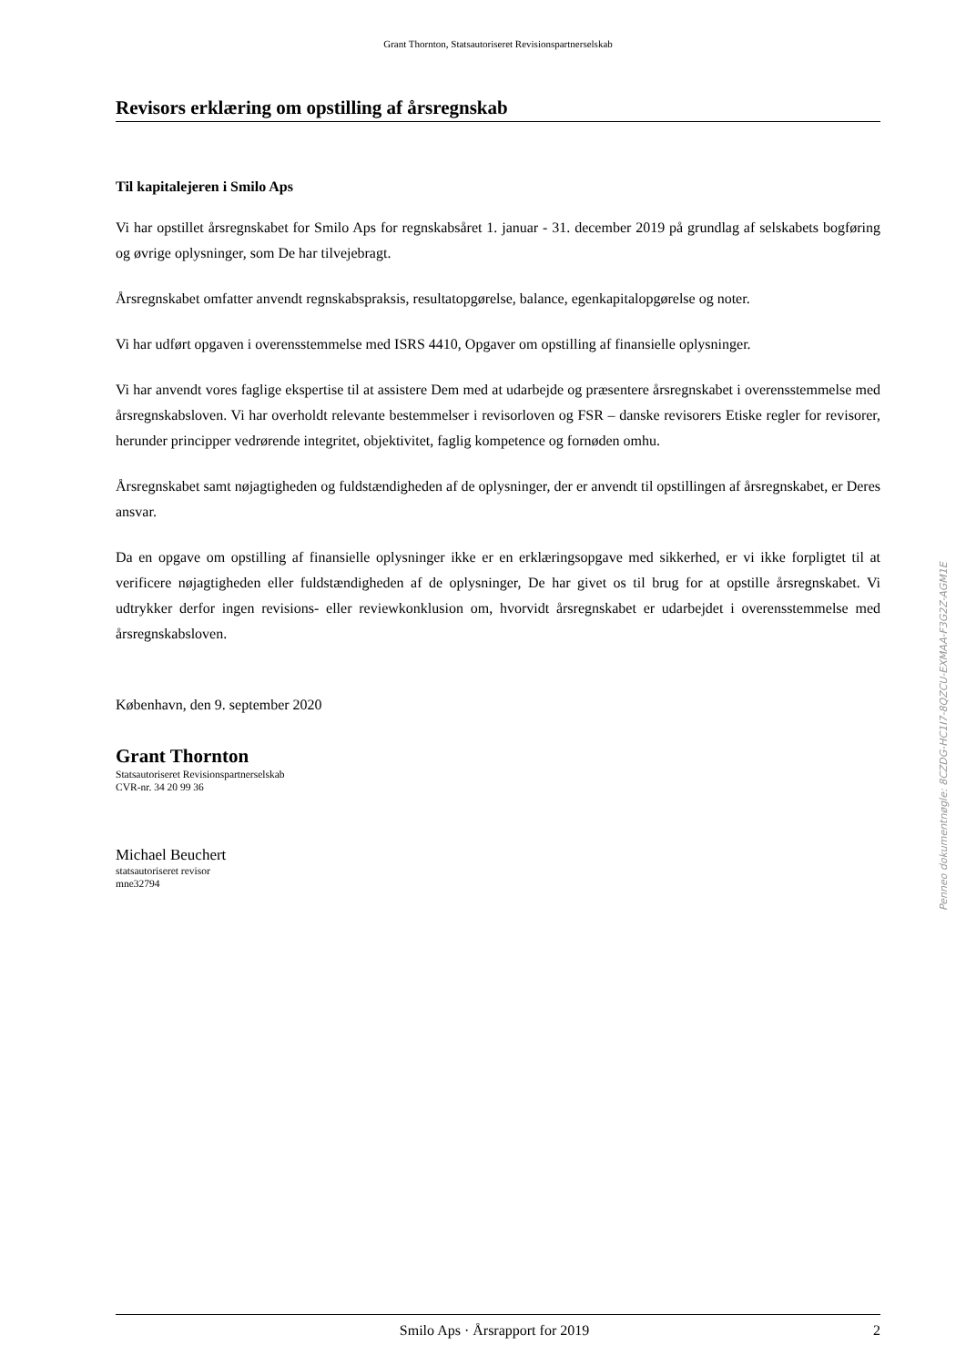Grant Thornton, Statsautoriseret Revisionspartnerselskab
Revisors erklæring om opstilling af årsregnskab
Til kapitalejeren i Smilo Aps
Vi har opstillet årsregnskabet for Smilo Aps for regnskabsåret 1. januar - 31. december 2019 på grundlag af selskabets bogføring og øvrige oplysninger, som De har tilvejebragt.
Årsregnskabet omfatter anvendt regnskabspraksis, resultatopgørelse, balance, egenkapitalopgørelse og noter.
Vi har udført opgaven i overensstemmelse med ISRS 4410, Opgaver om opstilling af finansielle oplysninger.
Vi har anvendt vores faglige ekspertise til at assistere Dem med at udarbejde og præsentere årsregnskabet i overensstemmelse med årsregnskabsloven. Vi har overholdt relevante bestemmelser i revisorloven og FSR – danske revisorers Etiske regler for revisorer, herunder principper vedrørende integritet, objektivitet, faglig kompetence og fornøden omhu.
Årsregnskabet samt nøjagtigheden og fuldstændigheden af de oplysninger, der er anvendt til opstillingen af årsregnskabet, er Deres ansvar.
Da en opgave om opstilling af finansielle oplysninger ikke er en erklæringsopgave med sikkerhed, er vi ikke forpligtet til at verificere nøjagtigheden eller fuldstændigheden af de oplysninger, De har givet os til brug for at opstille årsregnskabet. Vi udtrykker derfor ingen revisions- eller reviewkonklusion om, hvorvidt årsregnskabet er udarbejdet i overensstemmelse med årsregnskabsloven.
København, den 9. september 2020
Grant Thornton
Statsautoriseret Revisionspartnerselskab
CVR-nr. 34 20 99 36
Michael Beuchert
statsautoriseret revisor
mne32794
Smilo Aps · Årsrapport for 2019 2
Penneo dokumentnøgle: 8CZDG-HC1I7-8QZCU-EXMAA-F3G2Z-AGM1E